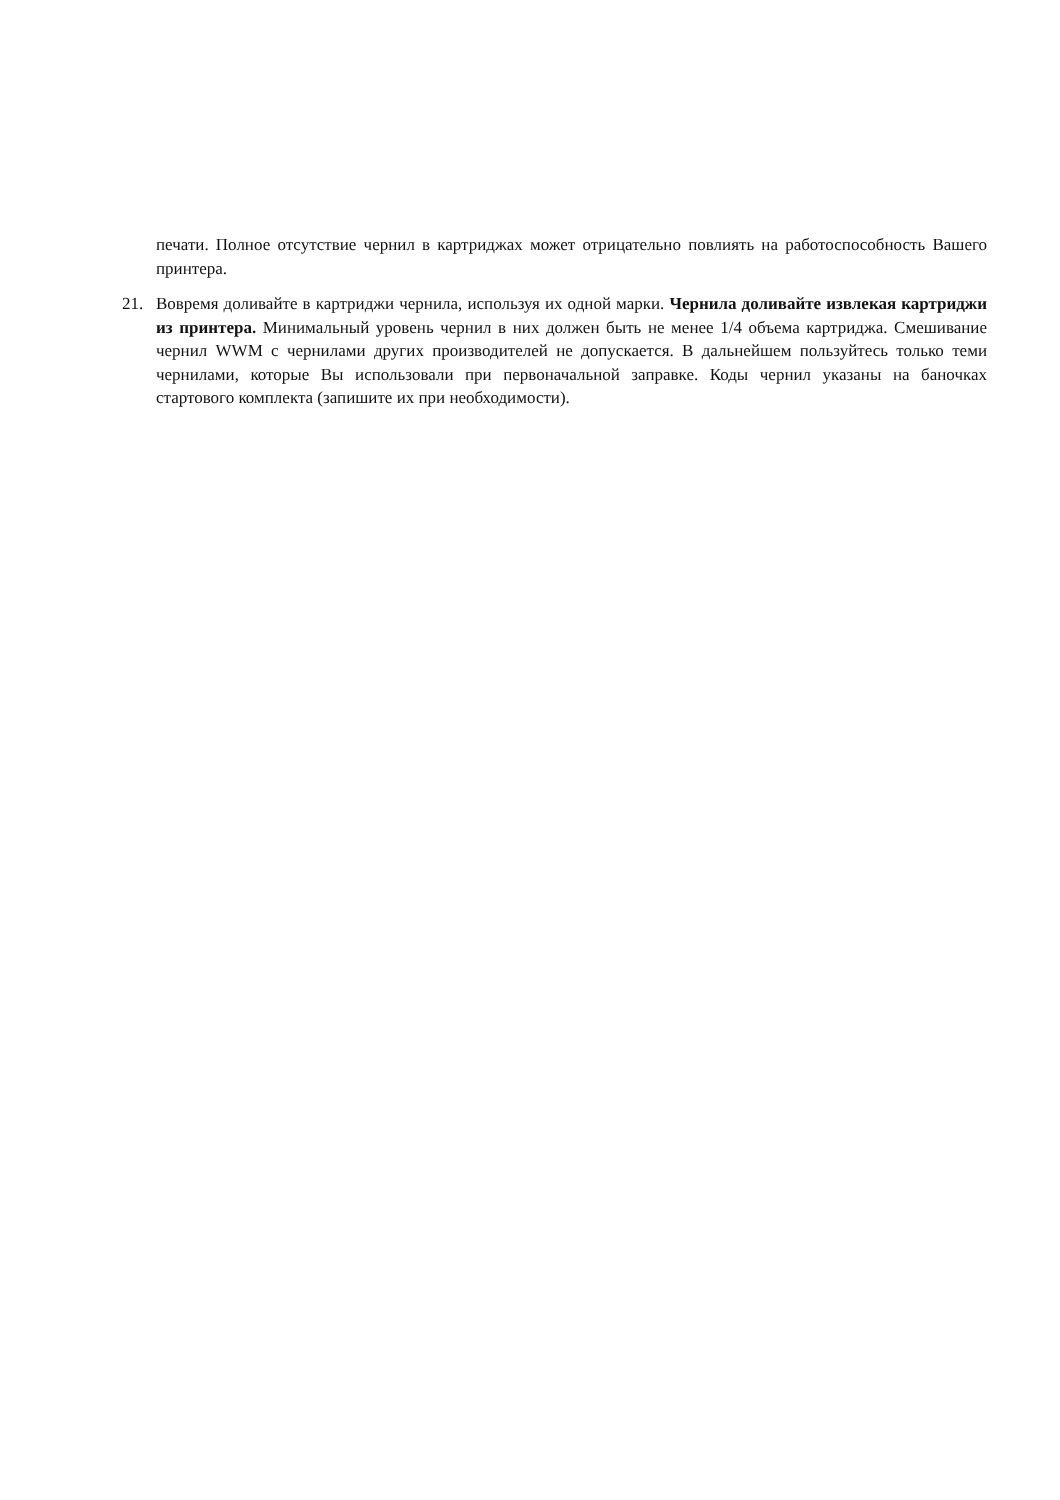печати. Полное отсутствие чернил в картриджах может отрицательно повлиять на работоспособность Вашего принтера.
21. Вовремя доливайте в картриджи чернила, используя их одной марки. Чернила доливайте извлекая картриджи из принтера. Минимальный уровень чернил в них должен быть не менее 1/4 объема картриджа. Смешивание чернил WWM с чернилами других производителей не допускается. В дальнейшем пользуйтесь только теми чернилами, которые Вы использовали при первоначальной заправке. Коды чернил указаны на баночках стартового комплекта (запишите их при необходимости).